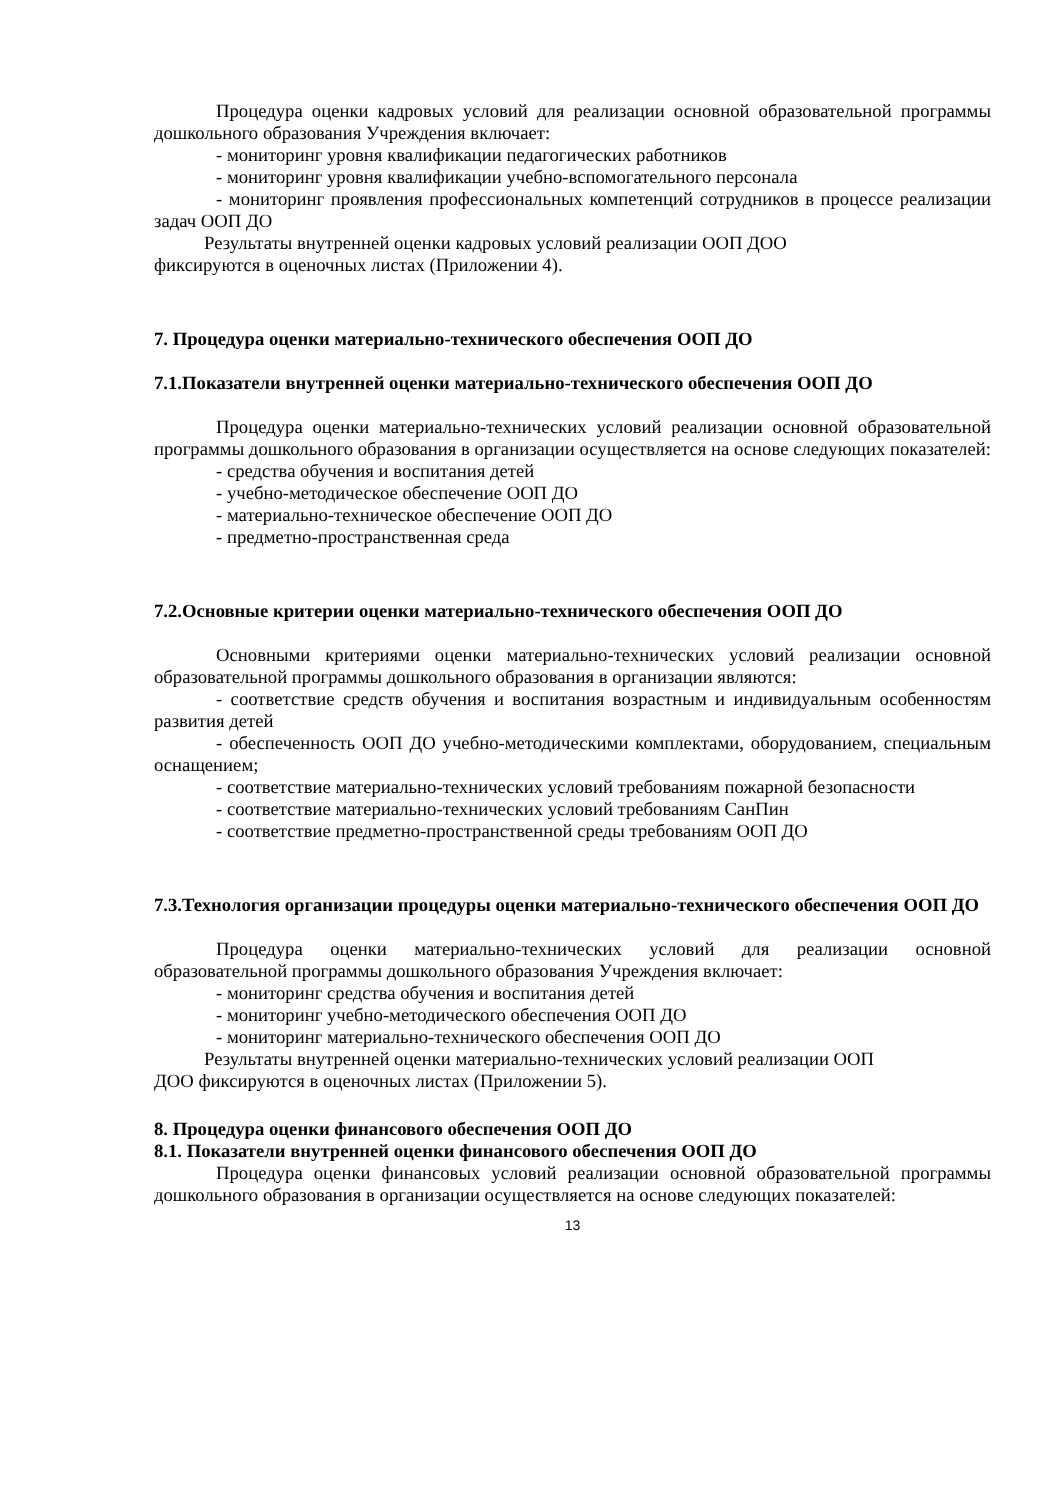Процедура оценки кадровых условий для реализации основной образовательной программы дошкольного образования Учреждения включает:
- мониторинг уровня квалификации педагогических работников
- мониторинг уровня квалификации учебно-вспомогательного персонала
- мониторинг проявления профессиональных компетенций сотрудников в процессе реализации задач ООП ДО
Результаты внутренней оценки кадровых условий реализации ООП ДОО
фиксируются в оценочных листах (Приложении 4).
7. Процедура оценки материально-технического обеспечения ООП ДО
7.1.Показатели внутренней оценки материально-технического обеспечения ООП ДО
Процедура оценки материально-технических условий реализации основной образовательной программы дошкольного образования в организации осуществляется на основе следующих показателей:
- средства обучения и воспитания детей
- учебно-методическое обеспечение ООП ДО
- материально-техническое обеспечение ООП ДО
- предметно-пространственная среда
7.2.Основные критерии оценки материально-технического обеспечения ООП ДО
Основными критериями оценки материально-технических условий реализации основной образовательной программы дошкольного образования в организации являются:
- соответствие средств обучения и воспитания возрастным и индивидуальным особенностям развития детей
- обеспеченность ООП ДО учебно-методическими комплектами, оборудованием, специальным оснащением;
- соответствие материально-технических условий требованиям пожарной безопасности
- соответствие материально-технических условий требованиям СанПин
- соответствие предметно-пространственной среды требованиям ООП ДО
7.3.Технология организации процедуры оценки материально-технического обеспечения ООП ДО
Процедура оценки материально-технических условий для реализации основной образовательной программы дошкольного образования Учреждения включает:
- мониторинг средства обучения и воспитания детей
- мониторинг учебно-методического обеспечения ООП ДО
- мониторинг материально-технического обеспечения ООП ДО
Результаты внутренней оценки материально-технических условий реализации ООП
ДОО фиксируются в оценочных листах (Приложении 5).
8. Процедура оценки финансового обеспечения ООП ДО
8.1. Показатели внутренней оценки финансового обеспечения ООП ДО
Процедура оценки финансовых условий реализации основной образовательной программы дошкольного образования в организации осуществляется на основе следующих показателей:
13